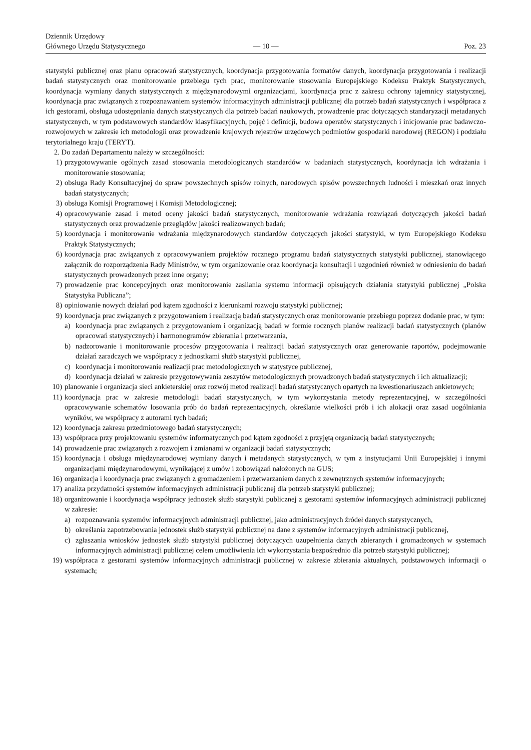Dziennik Urzędowy
Głównego Urzędu Statystycznego
— 10 —
Poz. 23
statystyki publicznej oraz planu opracowań statystycznych, koordynacja przygotowania formatów danych, koordynacja przygotowania i realizacji badań statystycznych oraz monitorowanie przebiegu tych prac, monitorowanie stosowania Europejskiego Kodeksu Praktyk Statystycznych, koordynacja wymiany danych statystycznych z międzynarodowymi organizacjami, koordynacja prac z zakresu ochrony tajemnicy statystycznej, koordynacja prac związanych z rozpoznawaniem systemów informacyjnych administracji publicznej dla potrzeb badań statystycznych i współpraca z ich gestorami, obsługa udostępniania danych statystycznych dla potrzeb badań naukowych, prowadzenie prac dotyczących standaryzacji metadanych statystycznych, w tym podstawowych standardów klasyfikacyjnych, pojęć i definicji, budowa operatów statystycznych i inicjowanie prac badawczo-rozwojowych w zakresie ich metodologii oraz prowadzenie krajowych rejestrów urzędowych podmiotów gospodarki narodowej (REGON) i podziału terytorialnego kraju (TERYT).
2. Do zadań Departamentu należy w szczególności:
1) przygotowywanie ogólnych zasad stosowania metodologicznych standardów w badaniach statystycznych, koordynacja ich wdrażania i monitorowanie stosowania;
2) obsługa Rady Konsultacyjnej do spraw powszechnych spisów rolnych, narodowych spisów powszechnych ludności i mieszkań oraz innych badań statystycznych;
3) obsługa Komisji Programowej i Komisji Metodologicznej;
4) opracowywanie zasad i metod oceny jakości badań statystycznych, monitorowanie wdrażania rozwiązań dotyczących jakości badań statystycznych oraz prowadzenie przeglądów jakości realizowanych badań;
5) koordynacja i monitorowanie wdrażania międzynarodowych standardów dotyczących jakości statystyki, w tym Europejskiego Kodeksu Praktyk Statystycznych;
6) koordynacja prac związanych z opracowywaniem projektów rocznego programu badań statystycznych statystyki publicznej, stanowiącego załącznik do rozporządzenia Rady Ministrów, w tym organizowanie oraz koordynacja konsultacji i uzgodnień również w odniesieniu do badań statystycznych prowadzonych przez inne organy;
7) prowadzenie prac koncepcyjnych oraz monitorowanie zasilania systemu informacji opisujących działania statystyki publicznej „Polska Statystyka Publiczna”;
8) opiniowanie nowych działań pod kątem zgodności z kierunkami rozwoju statystyki publicznej;
9) koordynacja prac związanych z przygotowaniem i realizacją badań statystycznych oraz monitorowanie przebiegu poprzez dodanie prac, w tym:
a) koordynacja prac związanych z przygotowaniem i organizacją badań w formie rocznych planów realizacji badań statystycznych (planów opracowań statystycznych) i harmonogramów zbierania i przetwarzania,
b) nadzorowanie i monitorowanie procesów przygotowania i realizacji badań statystycznych oraz generowanie raportów, podejmowanie działań zaradczych we współpracy z jednostkami służb statystyki publicznej,
c) koordynacja i monitorowanie realizacji prac metodologicznych w statystyce publicznej,
d) koordynacja działań w zakresie przygotowywania zeszytów metodologicznych prowadzonych badań statystycznych i ich aktualizacji;
10) planowanie i organizacja sieci ankieterskiej oraz rozwój metod realizacji badań statystycznych opartych na kwestionariuszach ankietowych;
11) koordynacja prac w zakresie metodologii badań statystycznych, w tym wykorzystania metody reprezentacyjnej, w szczególności opracowywanie schematów losowania prób do badań reprezentacyjnych, określanie wielkości prób i ich alokacji oraz zasad uogólniania wyników, we współpracy z autorami tych badań;
12) koordynacja zakresu przedmiotowego badań statystycznych;
13) współpraca przy projektowaniu systemów informatycznych pod kątem zgodności z przyjętą organizacją badań statystycznych;
14) prowadzenie prac związanych z rozwojem i zmianami w organizacji badań statystycznych;
15) koordynacja i obsługa międzynarodowej wymiany danych i metadanych statystycznych, w tym z instytucjami Unii Europejskiej i innymi organizacjami międzynarodowymi, wynikającej z umów i zobowiązań nałożonych na GUS;
16) organizacja i koordynacja prac związanych z gromadzeniem i przetwarzaniem danych z zewnętrznych systemów informacyjnych;
17) analiza przydatności systemów informacyjnych administracji publicznej dla potrzeb statystyki publicznej;
18) organizowanie i koordynacja współpracy jednostek służb statystyki publicznej z gestorami systemów informacyjnych administracji publicznej w zakresie:
a) rozpoznawania systemów informacyjnych administracji publicznej, jako administracyjnych źródeł danych statystycznych,
b) określania zapotrzebowania jednostek służb statystyki publicznej na dane z systemów informacyjnych administracji publicznej,
c) zgłaszania wniosków jednostek służb statystyki publicznej dotyczących uzupełnienia danych zbieranych i gromadzonych w systemach informacyjnych administracji publicznej celem umożliwienia ich wykorzystania bezpośrednio dla potrzeb statystyki publicznej;
19) współpraca z gestorami systemów informacyjnych administracji publicznej w zakresie zbierania aktualnych, podstawowych informacji o systemach;